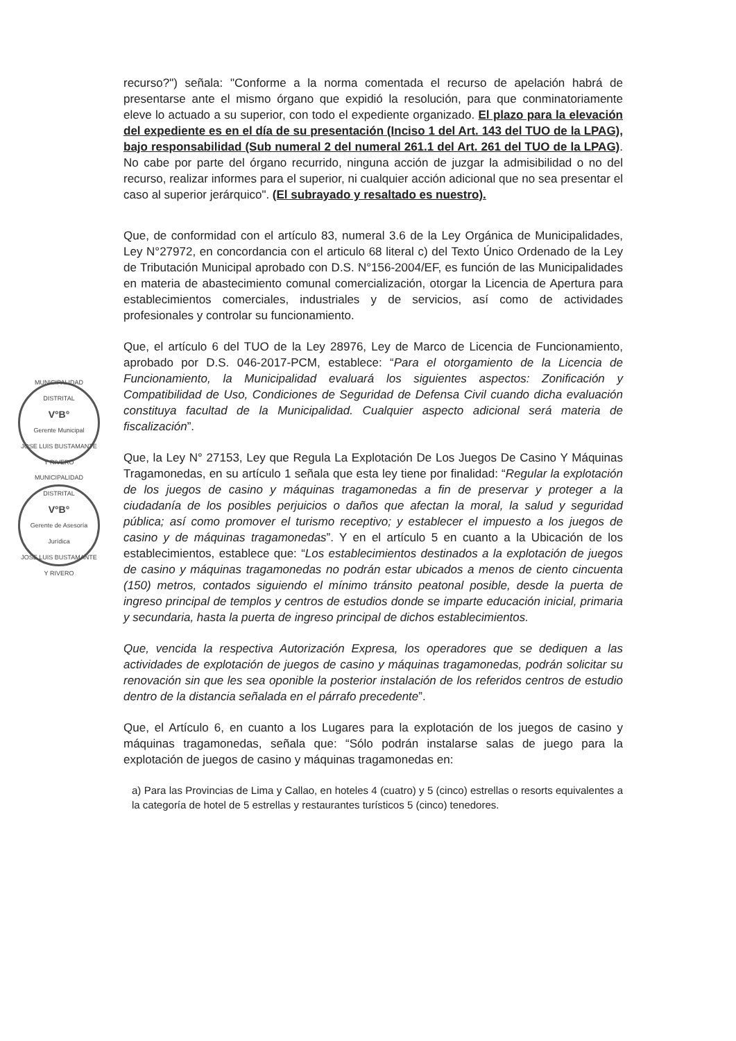MUNICIPALIDAD DISTRITAL
V°B°
Gerente Municipal
JOSE LUIS BUSTAMANTE Y RIVERO
MUNICIPALIDAD DISTRITAL
V°B°
Gerente de Asesoría Jurídica
JOSE LUIS BUSTAMANTE Y RIVERO
recurso?") señala: "Conforme a la norma comentada el recurso de apelación habrá de presentarse ante el mismo órgano que expidió la resolución, para que conminatoriamente eleve lo actuado a su superior, con todo el expediente organizado. El plazo para la elevación del expediente es en el día de su presentación (Inciso 1 del Art. 143 del TUO de la LPAG), bajo responsabilidad (Sub numeral 2 del numeral 261.1 del Art. 261 del TUO de la LPAG). No cabe por parte del órgano recurrido, ninguna acción de juzgar la admisibilidad o no del recurso, realizar informes para el superior, ni cualquier acción adicional que no sea presentar el caso al superior jerárquico". (El subrayado y resaltado es nuestro).
Que, de conformidad con el artículo 83, numeral 3.6 de la Ley Orgánica de Municipalidades, Ley N°27972, en concordancia con el articulo 68 literal c) del Texto Único Ordenado de la Ley de Tributación Municipal aprobado con D.S. N°156-2004/EF, es función de las Municipalidades en materia de abastecimiento comunal comercialización, otorgar la Licencia de Apertura para establecimientos comerciales, industriales y de servicios, así como de actividades profesionales y controlar su funcionamiento.
Que, el artículo 6 del TUO de la Ley 28976, Ley de Marco de Licencia de Funcionamiento, aprobado por D.S. 046-2017-PCM, establece: “Para el otorgamiento de la Licencia de Funcionamiento, la Municipalidad evaluará los siguientes aspectos: Zonificación y Compatibilidad de Uso, Condiciones de Seguridad de Defensa Civil cuando dicha evaluación constituya facultad de la Municipalidad. Cualquier aspecto adicional será materia de fiscalización”.
Que, la Ley N° 27153, Ley que Regula La Explotación De Los Juegos De Casino Y Máquinas Tragamonedas, en su artículo 1 señala que esta ley tiene por finalidad: “Regular la explotación de los juegos de casino y máquinas tragamonedas a fin de preservar y proteger a la ciudadanía de los posibles perjuicios o daños que afectan la moral, la salud y seguridad pública; así como promover el turismo receptivo; y establecer el impuesto a los juegos de casino y de máquinas tragamonedas”. Y en el artículo 5 en cuanto a la Ubicación de los establecimientos, establece que: “Los establecimientos destinados a la explotación de juegos de casino y máquinas tragamonedas no podrán estar ubicados a menos de ciento cincuenta (150) metros, contados siguiendo el mínimo tránsito peatonal posible, desde la puerta de ingreso principal de templos y centros de estudios donde se imparte educación inicial, primaria y secundaria, hasta la puerta de ingreso principal de dichos establecimientos.
Que, vencida la respectiva Autorización Expresa, los operadores que se dediquen a las actividades de explotación de juegos de casino y máquinas tragamonedas, podrán solicitar su renovación sin que les sea oponible la posterior instalación de los referidos centros de estudio dentro de la distancia señalada en el párrafo precedente”.
Que, el Artículo 6, en cuanto a los Lugares para la explotación de los juegos de casino y máquinas tragamonedas, señala que: “Sólo podrán instalarse salas de juego para la explotación de juegos de casino y máquinas tragamonedas en:
a) Para las Provincias de Lima y Callao, en hoteles 4 (cuatro) y 5 (cinco) estrellas o resorts equivalentes a la categoría de hotel de 5 estrellas y restaurantes turísticos 5 (cinco) tenedores.